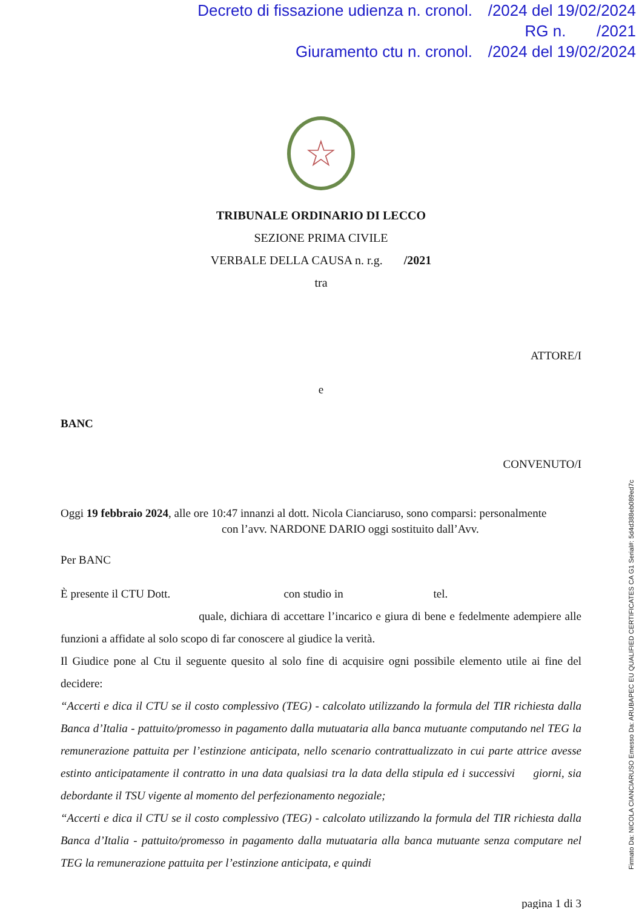Decreto di fissazione udienza n. cronol. /2024 del 19/02/2024
RG n. /2021
Giuramento ctu n. cronol. /2024 del 19/02/2024
☆
TRIBUNALE ORDINARIO DI LECCO
SEZIONE PRIMA CIVILE
VERBALE DELLA CAUSA n. r.g. /2021
tra
ATTORE/I
e
BANC
CONVENUTO/I
Oggi 19 febbraio 2024, alle ore 10:47 innanzi al dott. Nicola Cianciaruso, sono comparsi: personalmente con l’avv. NARDONE DARIO oggi sostituito dall’Avv.
Per BANC
È presente il CTU Dott. con studio in tel. quale, dichiara di accettare l’incarico e giura di bene e fedelmente adempiere alle funzioni a affidate al solo scopo di far conoscere al giudice la verità.
Il Giudice pone al Ctu il seguente quesito al solo fine di acquisire ogni possibile elemento utile ai fine del decidere:
“Accerti e dica il CTU se il costo complessivo (TEG) - calcolato utilizzando la formula del TIR richiesta dalla Banca d’Italia - pattuito/promesso in pagamento dalla mutuataria alla banca mutuante computando nel TEG la remunerazione pattuita per l’estinzione anticipata, nello scenario contrattualizzato in cui parte attrice avesse estinto anticipatamente il contratto in una data qualsiasi tra la data della stipula ed i successivi giorni, sia debordante il TSU vigente al momento del perfezionamento negoziale;
“Accerti e dica il CTU se il costo complessivo (TEG) - calcolato utilizzando la formula del TIR richiesta dalla Banca d’Italia - pattuito/promesso in pagamento dalla mutuataria alla banca mutuante senza computare nel TEG la remunerazione pattuita per l’estinzione anticipata, e quindi
pagina 1 di 3
Firmato Da: NICOLA CIANCIARUSO Emesso Da: ARUBAPEC EU QUALIFIED CERTIFICATES CA G1 Serial#: 5d4d388eb089ed7c